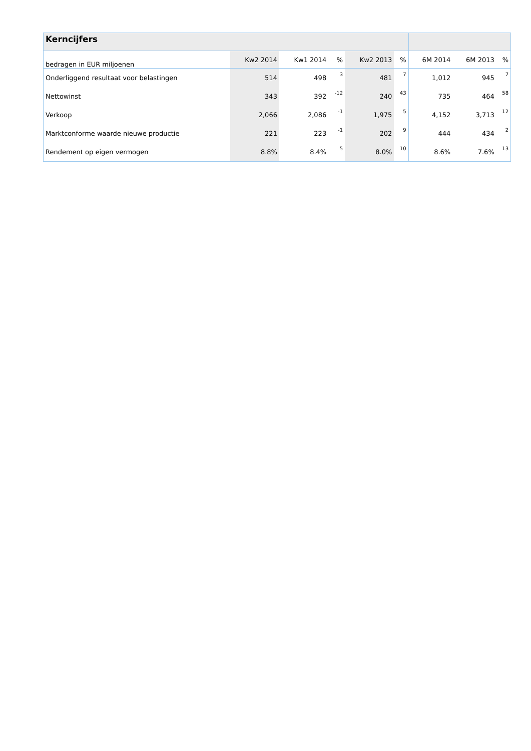| Kerncijfers | | | | | | | | |
| bedragen in EUR miljoenen | Kw2 2014 | Kw1 2014 | % | Kw2 2013 | % | 6M 2014 | 6M 2013 | % |
| Onderliggend resultaat voor belastingen | 514 | 498 | 3 | 481 | 7 | 1,012 | 945 | 7 |
| Nettowinst | 343 | 392 | -12 | 240 | 43 | 735 | 464 | 58 |
| Verkoop | 2,066 | 2,086 | -1 | 1,975 | 5 | 4,152 | 3,713 | 12 |
| Marktconforme waarde nieuwe productie | 221 | 223 | -1 | 202 | 9 | 444 | 434 | 2 |
| Rendement op eigen vermogen | 8.8% | 8.4% | 5 | 8.0% | 10 | 8.6% | 7.6% | 13 |